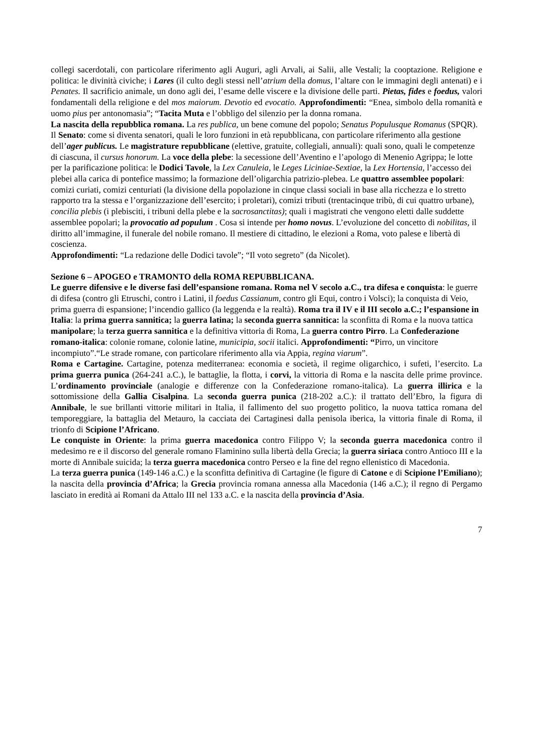collegi sacerdotali, con particolare riferimento agli Auguri, agli Arvali, ai Salii, alle Vestali; la cooptazione. Religione e politica: le divinità civiche; i Lares (il culto degli stessi nell’atrium della domus, l’altare con le immagini degli antenati) e i Penates. Il sacrificio animale, un dono agli dei, l’esame delle viscere e la divisione delle parti. Pietas, fides e foedus, valori fondamentali della religione e del mos maiorum. Devotio ed evocatio. Approfondimenti: “Enea, simbolo della romanità e uomo pius per antonomasia”; “Tacita Muta e l’obbligo del silenzio per la donna romana.
La nascita della repubblica romana. La res publica, un bene comune del popolo; Senatus Populusque Romanus (SPQR). Il Senato: come si diventa senatori, quali le loro funzioni in età repubblicana, con particolare riferimento alla gestione dell’ager publicus. Le magistrature repubblicane (elettive, gratuite, collegiali, annuali): quali sono, quali le competenze di ciascuna, il cursus honorum. La voce della plebe: la secessione dell’Aventino e l’apologo di Menenio Agrippa; le lotte per la parificazione politica: le Dodici Tavole, la Lex Canuleia, le Leges Liciniae-Sextiae, la Lex Hortensia, l’accesso dei plebei alla carica di pontefice massimo; la formazione dell’oligarchia patrizio-plebea. Le quattro assemblee popolari: comizi curiati, comizi centuriati (la divisione della popolazione in cinque classi sociali in base alla ricchezza e lo stretto rapporto tra la stessa e l’organizzazione dell’esercito; i proletari), comizi tributi (trentacinque tribù, di cui quattro urbane), concilia plebis (i plebisciti, i tribuni della plebe e la sacrosanctitas); quali i magistrati che vengono eletti dalle suddette assemblee popolari; la provocatio ad populum . Cosa si intende per homo novus. L’evoluzione del concetto di nobilitas, il diritto all’immagine, il funerale del nobile romano. Il mestiere di cittadino, le elezioni a Roma, voto palese e libertà di coscienza.
Approfondimenti: “La redazione delle Dodici tavole”; “Il voto segreto” (da Nicolet).
Sezione 6 – APOGEO e TRAMONTO della ROMA REPUBBLICANA.
Le guerre difensive e le diverse fasi dell’espansione romana. Roma nel V secolo a.C., tra difesa e conquista: le guerre di difesa (contro gli Etruschi, contro i Latini, il foedus Cassianum, contro gli Equi, contro i Volsci); la conquista di Veio, prima guerra di espansione; l’incendio gallico (la leggenda e la realtà). Roma tra il IV e il III secolo a.C.; l’espansione in Italia: la prima guerra sannitica; la guerra latina; la seconda guerra sannitica: la sconfitta di Roma e la nuova tattica manipolare; la terza guerra sannitica e la definitiva vittoria di Roma, La guerra contro Pirro. La Confederazione romano-italica: colonie romane, colonie latine, municipia, socii italici. Approfondimenti: “Pirro, un vincitore incompiuto”.“Le strade romane, con particolare riferimento alla via Appia, regina viarum”.
Roma e Cartagine. Cartagine, potenza mediterranea: economia e società, il regime oligarchico, i sufeti, l’esercito. La prima guerra punica (264-241 a.C.), le battaglie, la flotta, i corvi, la vittoria di Roma e la nascita delle prime province. L’ordinamento provinciale (analogie e differenze con la Confederazione romano-italica). La guerra illirica e la sottomissione della Gallia Cisalpina. La seconda guerra punica (218-202 a.C.): il trattato dell’Ebro, la figura di Annibale, le sue brillanti vittorie militari in Italia, il fallimento del suo progetto politico, la nuova tattica romana del temporeggiare, la battaglia del Metauro, la cacciata dei Cartaginesi dalla penisola iberica, la vittoria finale di Roma, il trionfo di Scipione l’Africano.
Le conquiste in Oriente: la prima guerra macedonica contro Filippo V; la seconda guerra macedonica contro il medesimo re e il discorso del generale romano Flaminino sulla libertà della Grecia; la guerra siriaca contro Antioco III e la morte di Annibale suicida; la terza guerra macedonica contro Perseo e la fine del regno ellenistico di Macedonia.
La terza guerra punica (149-146 a.C.) e la sconfitta definitiva di Cartagine (le figure di Catone e di Scipione l’Emiliano); la nascita della provincia d’Africa; la Grecia provincia romana annessa alla Macedonia (146 a.C.); il regno di Pergamo lasciato in eredità ai Romani da Attalo III nel 133 a.C. e la nascita della provincia d’Asia.
7